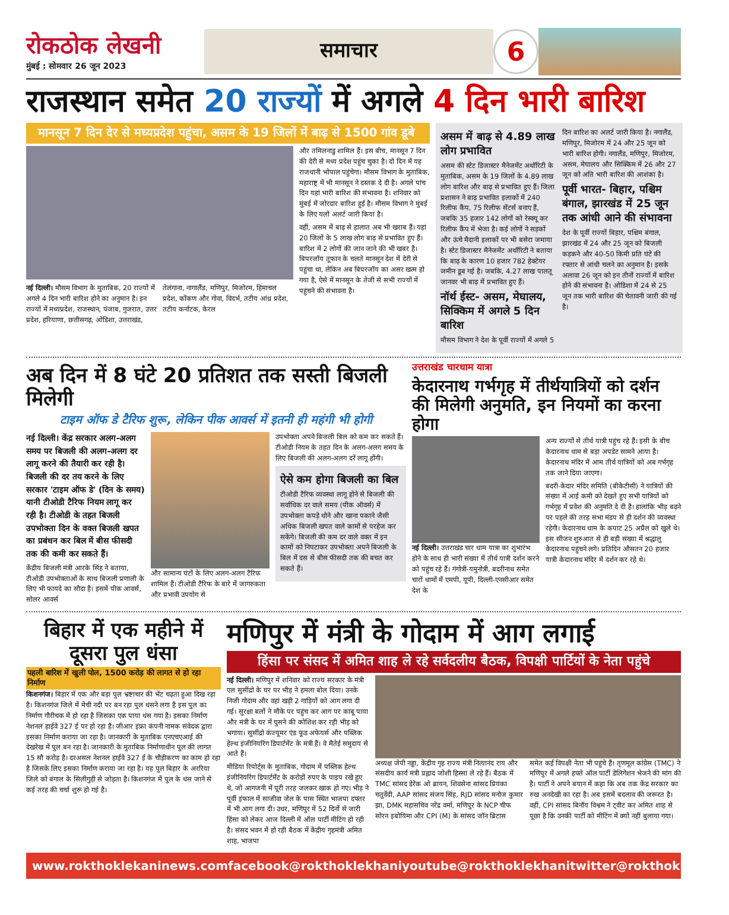रोकठोक लेखनी
मुंबई : सोमवार 26 जून 2023
समाचार
6
राजस्थान समेत 20 राज्यों में अगले 4 दिन भारी बारिश
मानसून 7 दिन देर से मध्यप्रदेश पहुंचा, असम के 19 जिलों में बाढ़ से 1500 गांव डूबे
नई दिल्ली। मौसम विभाग के मुताबिक, 20 राज्यों में अगले 4 दिन भारी बारिश होने का अनुमान है। इन राज्यों में मध्यप्रदेश, राजस्थान, पंजाब, गुजरात, उत्तर प्रदेश, हरियाणा, छत्तीसगढ़, ओडिशा, उत्तराखंड, तेलंगाना, नागालैंड, मणिपुर, मिजोरम, हिमाचल प्रदेश, कोंकण और गोवा, विदर्भ, तटीय आंध्र प्रदेश, तटीय कर्नाटक, केरल
और तमिलनाडु शामिल हैं। इस बीच, मानसून 7 दिन की देरी से मध्य प्रदेश पहुंच चुका है। दो दिन में यह राजधानी भोपाल पहुंचेगा। मौसम विभाग के मुताबिक, महाराष्ट्र में भी मानसून ने दस्तक दे दी है। अगले पांच दिन यहां भारी बारिश की संभावना है। शनिवार को मुंबई में जोरदार बारिश हुई है। मौसम विभाग ने मुंबई के लिए यलो अलर्ट जारी किया है।
वहीं, असम में बाढ़ से हालात अब भी खराब हैं। यहां 20 जिलों के 5 लाख लोग बाढ़ से प्रभावित हुए हैं। बारिश में 2 लोगों की जान जाने की भी खबर है। बिपरजॉय तूफान के चलते मानसून देश में देरी से पहुंचा था, लेकिन अब बिपरजॉय का असर खत्म हो गया है, ऐसे में मानसून के तेजी से सभी राज्यों में पहुंचने की संभावना है।
असम में बाढ़ से 4.89 लाख लोग प्रभावित
असम की स्टेट डिजास्टर मैनेजमेंट अथॉरिटी के मुताबिक, असम के 19 जिलों के 4.89 लाख लोग बारिश और बाढ़ से प्रभावित हुए हैं। जिला प्रशासन ने बाढ़ प्रभावित इलाकों में 240 रिलीफ कैंप, 75 रिलीफ सेंटर्स बनाए हैं, जबकि 35 हजार 142 लोगों को रेस्क्यू कर रिलीफ कैंप में भेजा है। कई लोगों ने सड़कों और ऊंचे मैदानी इलाकों पर भी बसेरा जमाया है। स्टेट डिजास्टर मैनेजमेंट अथॉरिटी ने बताया कि बाढ़ के कारण 10 हजार 782 हेक्टेयर जमीन डूब गई है। जबकि, 4.27 लाख पालतू जानवर भी बाढ़ में प्रभावित हुए हैं।
नॉर्थ ईस्ट- असम, मेघालय, सिक्किम में अगले 5 दिन बारिश
मौसम विभाग ने देश के पूर्वी राज्यों में अगले 5
दिन बारिश का अलर्ट जारी किया है। नगालैंड, मणिपुर, मिजोरम में 24 और 25 जून को भारी बारिश होगी। नगालैंड, मणिपुर, मिजोरम, असम, मेघालय और सिक्किम में 26 और 27 जून को अति भारी बारिश की आशंका है।
पूर्वी भारत- बिहार, पश्चिम बंगाल, झारखंड में 25 जून तक आंधी आने की संभावना
देश के पूर्वी राज्यों बिहार, पश्चिम बंगाल, झारखंड में 24 और 25 जून को बिजली कड़कने और 40-50 किमी प्रति घंटे की रफ्तार से आंधी चलने का अनुमान है। इसके अलावा 26 जून को इन तीनों राज्यों में बारिश होने की संभावना है। ओडिशा में 24 से 25 जून तक भारी बारिश की चेतावनी जारी की गई है।
अब दिन में 8 घंटे 20 प्रतिशत तक सस्ती बिजली मिलेगी
टाइम ऑफ डे टैरिफ शुरू, लेकिन पीक आवर्स में इतनी ही महंगी भी होगी
नई दिल्ली। केंद्र सरकार अलग-अलग समय पर बिजली की अलग-अलग दर लागू करने की तैयारी कर रही है। बिजली की दर तय करने के लिए सरकार 'टाइम ऑफ डे' (दिन के समय) यानी टीओडी टैरिफ नियम लागू कर रही है। टीओडी के तहत बिजली उपभोक्ता दिन के वक्त बिजली खपत का प्रबंधन कर बिल में बीस फीसदी तक की कमी कर सकते हैं।
केंद्रीय बिजली मंत्री आरके सिंह ने बताया, टीओडी उपभोक्ताओं के साथ बिजली प्रणाली के लिए भी फायदे का सौदा है। इसमें पीक आवर्स, सोलर आवर्स
और सामान्य घंटों के लिए अलग-अलग टैरिफ शामिल हैं। टीओडी टैरिफ के बारे में जागरुकता और प्रभावी उपयोग से
उपभोक्ता अपने बिजली बिल को कम कर सकते हैं। टीओडी नियम के तहत दिन के अलग-अलग समय के लिए बिजली की अलग-अलग दरें लागू होंगी।
ऐसे कम होगा बिजली का बिल
टीओडी टैरिफ व्यवस्था लागू होने से बिजली की सर्वाधिक दर वाले समय (पीक ऑवर्स) में उपभोक्ता कपड़े धोने और खाना पकाने जैसी अधिक बिजली खपत वाले कामों से परहेज कर सकेंगे। बिजली की कम दर वाले वक्त में इन कामों को निपटाकर उपभोक्ता अपने बिजली के बिल में दस से बीस फीसदी तक की बचत कर सकते हैं।
उत्तराखंड चारधाम यात्रा
केदारनाथ गर्भगृह में तीर्थयात्रियों को दर्शन की मिलेगी अनुमति, इन नियमों का करना होगा
नई दिल्ली। उत्तराखंड चार धाम यात्रा का शुभारंभ होने के साथ ही भारी संख्या में तीर्थ यात्री दर्शन करने को पहुंच रहे हैं। गंगोत्री-यमुनोत्री, बदरीनाथ समेत चारों धामों में एमपी, यूपी, दिल्ली-एनसीआर समेत देश के
अन्य राज्यों से तीर्थ यात्री पहुंच रहे हैं। इसी के बीच केदारनाथ धाम से बड़ा अपडेट सामने आया है। केदारनाथ मंदिर में आम तीर्थ यात्रियों को अब गर्भगृह तक जाने दिया जाएगा।
बदरी-केदार मंदिर समिति (बीकेटीसी) ने यात्रियों की संख्या में आई कमी को देखते हुए सभी यात्रियों को गर्भगृह में प्रवेश की अनुमति दे दी है। हालांकि भीड़ बढ़ने पर पहले की तरह सभा मंडप से ही दर्शन की व्यवस्था रहेगी। केदारनाथ धाम के कपाट 25 अप्रैल को खुले थे। इस सीजन शुरुआत से ही बड़ी संख्या में श्रद्धालु केदारनाथ पहुंचने लगे। प्रतिदिन औसतन 20 हजार यात्री केदारनाथ मंदिर में दर्शन कर रहे थे।
बिहार में एक महीने में दूसरा पुल धंसा
पहली बारिश में खुली पोल, 1500 करोड़ की लागत से हो रहा निर्माण
किशनगंज। बिहार में एक और बड़ा पुल भ्रष्टाचार की भेंट चढ़ता हुआ दिख रहा है। किशनगंज जिले में मेची नदी पर बन रहा पुल धंसने लगा है इस पुल का निर्माण गौरीचक में हो रहा है जिसका एक पाया धंस गया है। इसका निर्माण नेशनल हाईवे 327 ई पर हो रहा है। जीआर इंफ्रा कंपनी नामक संवेदक द्वारा इसका निर्माण कराया जा रहा है। जानकारी के मुताबिक एनएचएआई की देखरेख में पुल बन रहा है। जानकारी के मुताबिक निर्माणाधीन पुल की लागत 15 सौ करोड़ है। दरअसल नेशनल हाईवे 327 ई के चौड़ीकरण का काम हो रहा है जिसके लिए इसका निर्माण कराया जा रहा है। यह पुल बिहार के अररिया जिले को बंगाल के सिलीगुड़ी से जोड़ता है। किशनगंज में पुल के धंस जाने से कई तरह की चर्चा शुरू हो गई है।
मणिपुर में मंत्री के गोदाम में आग लगाई
हिंसा पर संसद में अमित शाह ले रहे सर्वदलीय बैठक, विपक्षी पार्टियों के नेता पहुंचे
नई दिल्ली। मणिपुर में शनिवार को राज्य सरकार के मंत्री एल सुसींद्रो के घर पर भीड़ ने हमला बोल दिया। उनके निजी गोदाम और वहां खड़ी 2 गाड़ियों को आग लगा दी गई। सुरक्षा बलों ने मौके पर पहुंच कर आग पर काबू पाया और मंत्री के घर में घुसने की कोशिश कर रही भीड़ को भगाया। सुसींद्रो कंज्यूमर एंड फूड अफेयर्स और पब्लिक हेल्थ इंजीनियरिंग डिपार्टमेंट के मंत्री हैं। वे मैतेई समुदाय से आते हैं।
मीडिया रिपोर्ट्स के मुताबिक, गोदाम में पब्लिक हेल्थ इंजीनियरिंग डिपार्टमेंट के करोड़ों रुपए के पाइप रखे हुए थे, जो आगजनी में पूरी तरह जलकर खाक हो गए। भीड़ ने पूर्वी इंफाल में साजीवा जेल के पास स्थित भाजपा दफ्तर में भी आग लगा दी। उधर, मणिपुर में 52 दिनों से जारी हिंसा को लेकर आज दिल्ली में ऑल पार्टी मीटिंग हो रही है। संसद भवन में हो रही बैठक में केंद्रीय गृहमंत्री अमित शाह, भाजपा
अध्यक्ष जेपी नड्डा, केंद्रीय गृह राज्य मंत्री नित्यानंद राय और संसदीय कार्य मंत्री प्रह्लाद जोशी हिस्सा ले रहे हैं। बैठक में TMC सांसद डेरेक ओ ब्रायन, शिवसेना सांसद प्रियंका चतुर्वेदी, AAP सांसद संजय सिंह, RJD सांसद मनोज कुमार झा, DMK महासचिव नरेंद्र वर्मा, मणिपुर के NCP चीफ सोरन इबोयिमा और CPI (M) के सांसद जॉन ब्रिटास
समेत कई विपक्षी नेता भी पहुंचे हैं। तृणमूल कांग्रेस (TMC) ने मणिपुर में अगले हफ्ते ऑल पार्टी डेलिगेशन भेजने की मांग की है। पार्टी ने अपने बयान में कहा कि अब तक केंद्र सरकार का रुख अनदेखी का रहा है। अब इसमें बदलाव की जरूरत है। वहीं, CPI सांसद बिनॉय विश्वम ने ट्वीट कर अमित शाह से पूछा है कि उनकी पार्टी को मीटिंग में क्यों नहीं बुलाया गया।
www.rokthoklekaninews.com facebook@rokthoklekhani youtube@rokthoklekhani twitter@rokthoklekhani